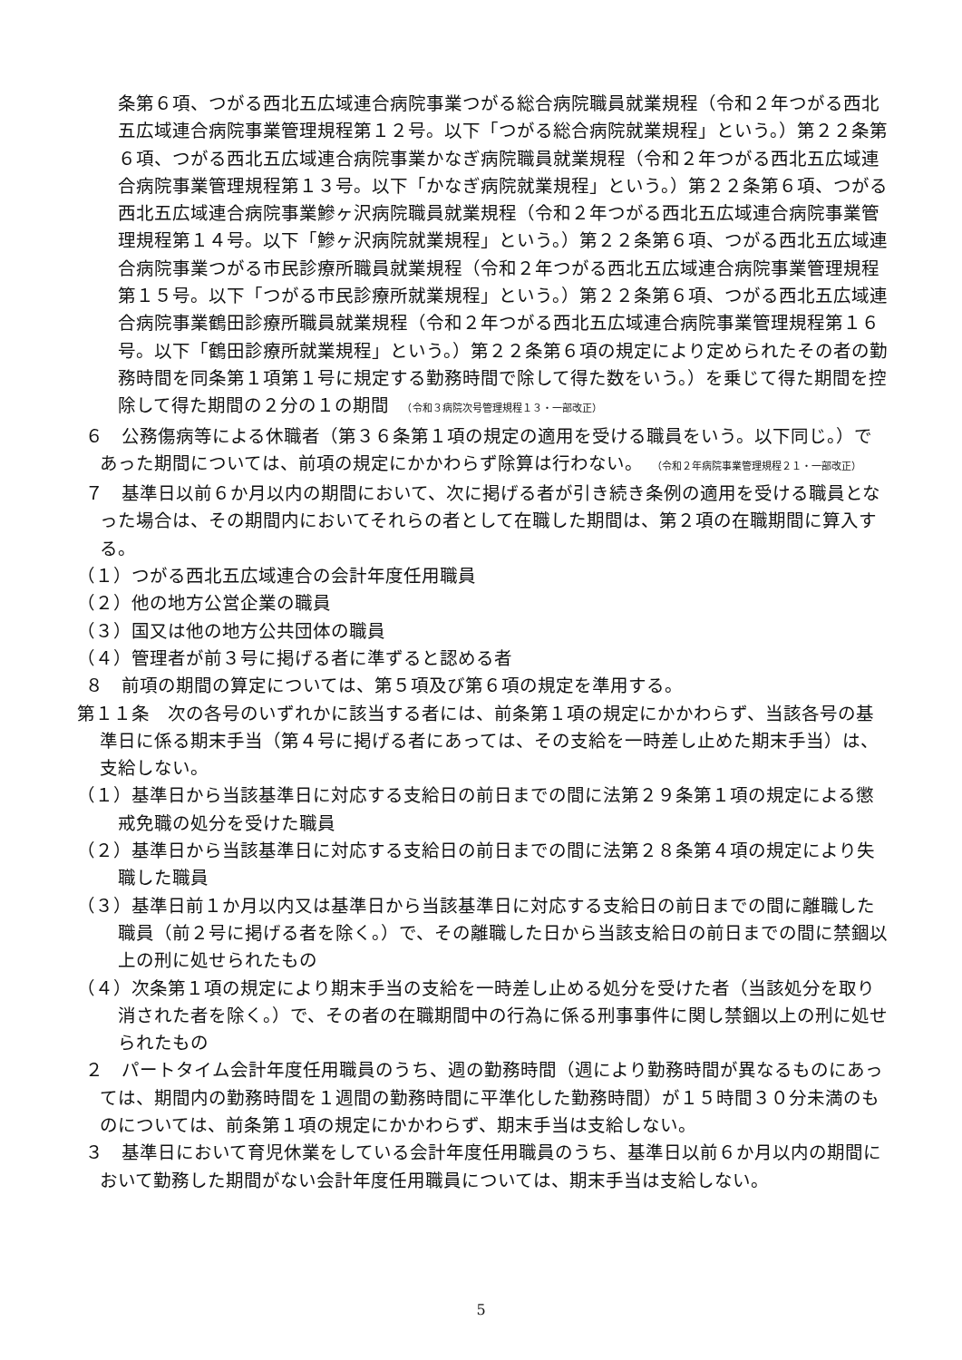条第６項、つがる西北五広域連合病院事業つがる総合病院職員就業規程（令和２年つがる西北五広域連合病院事業管理規程第１２号。以下「つがる総合病院就業規程」という。）第２２条第６項、つがる西北五広域連合病院事業かなぎ病院職員就業規程（令和２年つがる西北五広域連合病院事業管理規程第１３号。以下「かなぎ病院就業規程」という。）第２２条第６項、つがる西北五広域連合病院事業鰺ヶ沢病院職員就業規程（令和２年つがる西北五広域連合病院事業管理規程第１４号。以下「鰺ヶ沢病院就業規程」という。）第２２条第６項、つがる西北五広域連合病院事業つがる市民診療所職員就業規程（令和２年つがる西北五広域連合病院事業管理規程第１５号。以下「つがる市民診療所就業規程」という。）第２２条第６項、つがる西北五広域連合病院事業鶴田診療所職員就業規程（令和２年つがる西北五広域連合病院事業管理規程第１６号。以下「鶴田診療所就業規程」という。）第２２条第６項の規定により定められたその者の勤務時間を同条第１項第１号に規定する勤務時間で除して得た数をいう。）を乗じて得た期間を控除して得た期間の２分の１の期間　（令和３病院次号管理規程１３・一部改正）
６　公務傷病等による休職者（第３６条第１項の規定の適用を受ける職員をいう。以下同じ。）であった期間については、前項の規定にかかわらず除算は行わない。　（令和２年病院事業管理規程２１・一部改正）
７　基準日以前６か月以内の期間において、次に掲げる者が引き続き条例の適用を受ける職員となった場合は、その期間内においてそれらの者として在職した期間は、第２項の在職期間に算入する。
（１）つがる西北五広域連合の会計年度任用職員
（２）他の地方公営企業の職員
（３）国又は他の地方公共団体の職員
（４）管理者が前３号に掲げる者に準ずると認める者
８　前項の期間の算定については、第５項及び第６項の規定を準用する。
第１１条　次の各号のいずれかに該当する者には、前条第１項の規定にかかわらず、当該各号の基準日に係る期末手当（第４号に掲げる者にあっては、その支給を一時差し止めた期末手当）は、支給しない。
（１）基準日から当該基準日に対応する支給日の前日までの間に法第２９条第１項の規定による懲戒免職の処分を受けた職員
（２）基準日から当該基準日に対応する支給日の前日までの間に法第２８条第４項の規定により失職した職員
（３）基準日前１か月以内又は基準日から当該基準日に対応する支給日の前日までの間に離職した職員（前２号に掲げる者を除く。）で、その離職した日から当該支給日の前日までの間に禁錮以上の刑に処せられたもの
（４）次条第１項の規定により期末手当の支給を一時差し止める処分を受けた者（当該処分を取り消された者を除く。）で、その者の在職期間中の行為に係る刑事事件に関し禁錮以上の刑に処せられたもの
２　パートタイム会計年度任用職員のうち、週の勤務時間（週により勤務時間が異なるものにあっては、期間内の勤務時間を１週間の勤務時間に平準化した勤務時間）が１５時間３０分未満のものについては、前条第１項の規定にかかわらず、期末手当は支給しない。
３　基準日において育児休業をしている会計年度任用職員のうち、基準日以前６か月以内の期間において勤務した期間がない会計年度任用職員については、期末手当は支給しない。
5